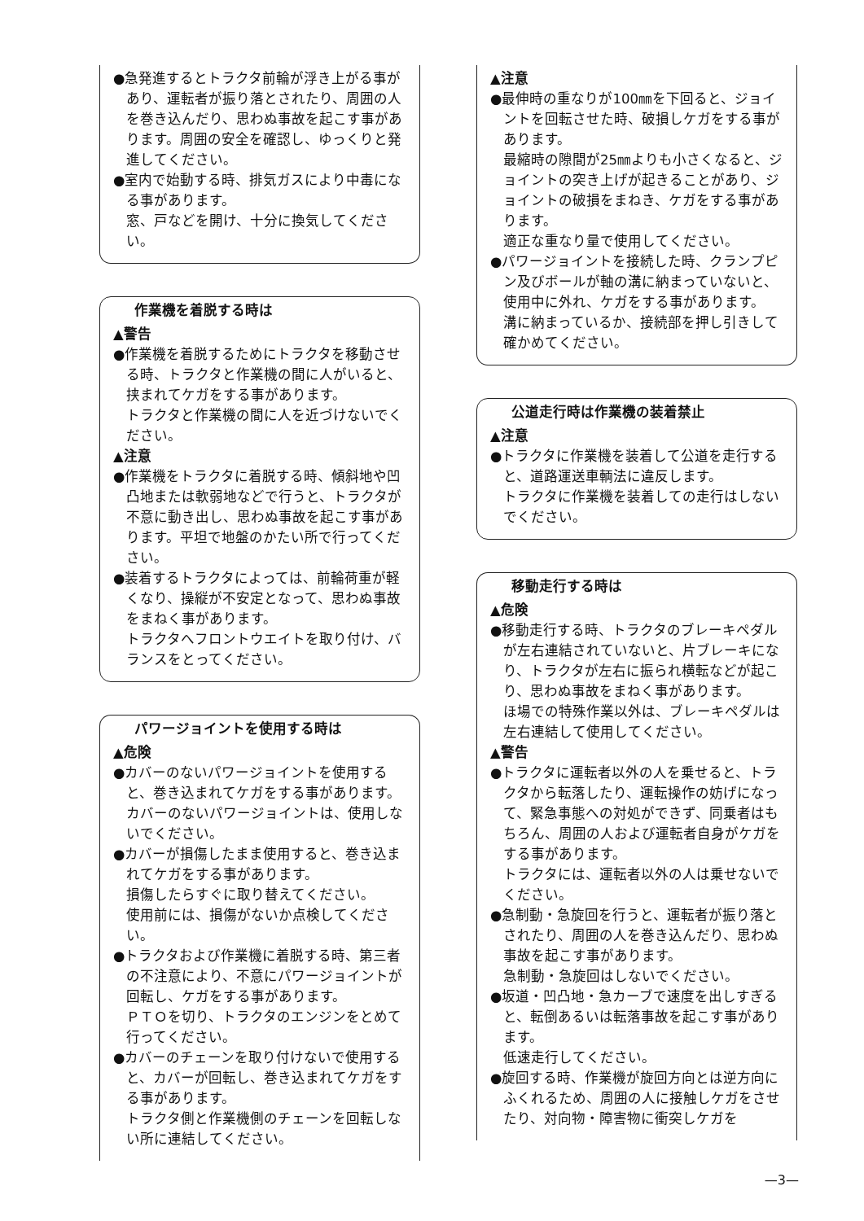●急発進するとトラクタ前輪が浮き上がる事があり、運転者が振り落とされたり、周囲の人を巻き込んだり、思わぬ事故を起こす事があります。周囲の安全を確認し、ゆっくりと発進してください。
●室内で始動する時、排気ガスにより中毒になる事があります。
窓、戸などを開け、十分に換気してください。
作業機を着脱する時は
▲警告
●作業機を着脱するためにトラクタを移動させる時、トラクタと作業機の間に人がいると、挟まれてケガをする事があります。
トラクタと作業機の間に人を近づけないでください。
▲注意
●作業機をトラクタに着脱する時、傾斜地や凹凸地または軟弱地などで行うと、トラクタが不意に動き出し、思わぬ事故を起こす事があります。平坦で地盤のかたい所で行ってください。
●装着するトラクタによっては、前輪荷重が軽くなり、操縦が不安定となって、思わぬ事故をまねく事があります。
トラクタへフロントウエイトを取り付け、バランスをとってください。
パワージョイントを使用する時は
▲危険
●カバーのないパワージョイントを使用すると、巻き込まれてケガをする事があります。
カバーのないパワージョイントは、使用しないでください。
●カバーが損傷したまま使用すると、巻き込まれてケガをする事があります。
損傷したらすぐに取り替えてください。
使用前には、損傷がないか点検してください。
●トラクタおよび作業機に着脱する時、第三者の不注意により、不意にパワージョイントが回転し、ケガをする事があります。
ＰＴＯを切り、トラクタのエンジンをとめて行ってください。
●カバーのチェーンを取り付けないで使用すると、カバーが回転し、巻き込まれてケガをする事があります。
トラクタ側と作業機側のチェーンを回転しない所に連結してください。
▲注意
●最伸時の重なりが100㎜を下回ると、ジョイントを回転させた時、破損しケガをする事があります。
最縮時の隙間が25㎜よりも小さくなると、ジョイントの突き上げが起きることがあり、ジョイントの破損をまねき、ケガをする事があります。
適正な重なり量で使用してください。
●パワージョイントを接続した時、クランプピン及びボールが軸の溝に納まっていないと、使用中に外れ、ケガをする事があります。
溝に納まっているか、接続部を押し引きして確かめてください。
公道走行時は作業機の装着禁止
▲注意
●トラクタに作業機を装着して公道を走行すると、道路運送車輌法に違反します。
トラクタに作業機を装着しての走行はしないでください。
移動走行する時は
▲危険
●移動走行する時、トラクタのブレーキペダルが左右連結されていないと、片ブレーキになり、トラクタが左右に振られ横転などが起こり、思わぬ事故をまねく事があります。
ほ場での特殊作業以外は、ブレーキペダルは左右連結して使用してください。
▲警告
●トラクタに運転者以外の人を乗せると、トラクタから転落したり、運転操作の妨げになって、緊急事態への対処ができず、同乗者はもちろん、周囲の人および運転者自身がケガをする事があります。
トラクタには、運転者以外の人は乗せないでください。
●急制動・急旋回を行うと、運転者が振り落とされたり、周囲の人を巻き込んだり、思わぬ事故を起こす事があります。
急制動・急旋回はしないでください。
●坂道・凹凸地・急カーブで速度を出しすぎると、転倒あるいは転落事故を起こす事があります。
低速走行してください。
●旋回する時、作業機が旋回方向とは逆方向にふくれるため、周囲の人に接触しケガをさせたり、対向物・障害物に衝突しケガを
—3—